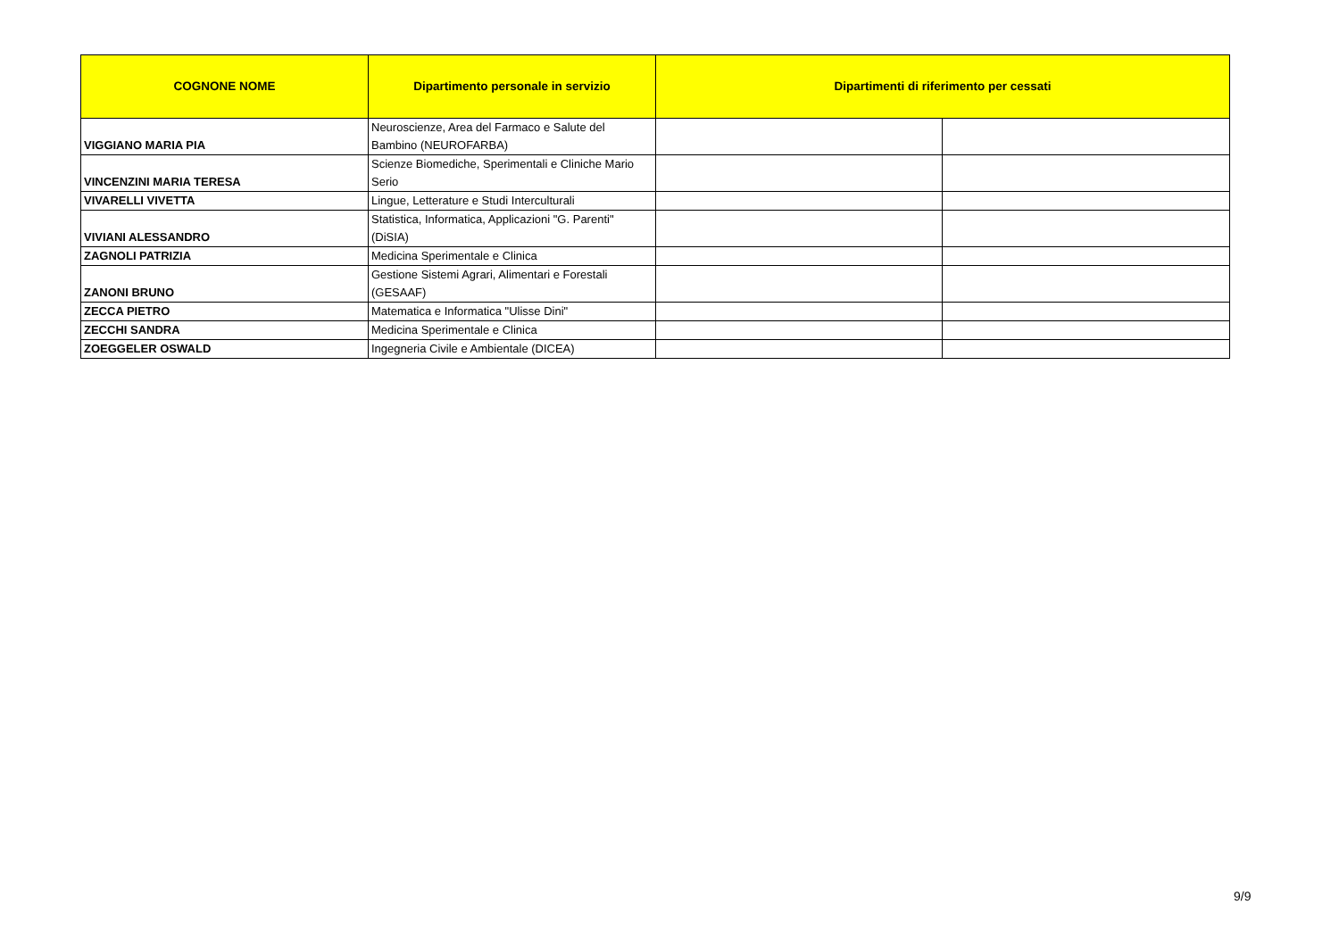| COGNONE NOME | Dipartimento personale in servizio | Dipartimenti di riferimento per cessati | |
| --- | --- | --- | --- |
| VIGGIANO MARIA PIA | Neuroscienze, Area del Farmaco e Salute del Bambino (NEUROFARBA) | | |
| VINCENZINI MARIA TERESA | Scienze Biomediche, Sperimentali e Cliniche Mario Serio | | |
| VIVARELLI VIVETTA | Lingue, Letterature e Studi Interculturali | | |
| VIVIANI ALESSANDRO | Statistica, Informatica, Applicazioni "G. Parenti" (DiSIA) | | |
| ZAGNOLI PATRIZIA | Medicina Sperimentale e Clinica | | |
| ZANONI BRUNO | Gestione Sistemi Agrari, Alimentari e Forestali (GESAAF) | | |
| ZECCA PIETRO | Matematica e Informatica "Ulisse Dini" | | |
| ZECCHI SANDRA | Medicina Sperimentale e Clinica | | |
| ZOEGGELER OSWALD | Ingegneria Civile e Ambientale (DICEA) | | |
9/9